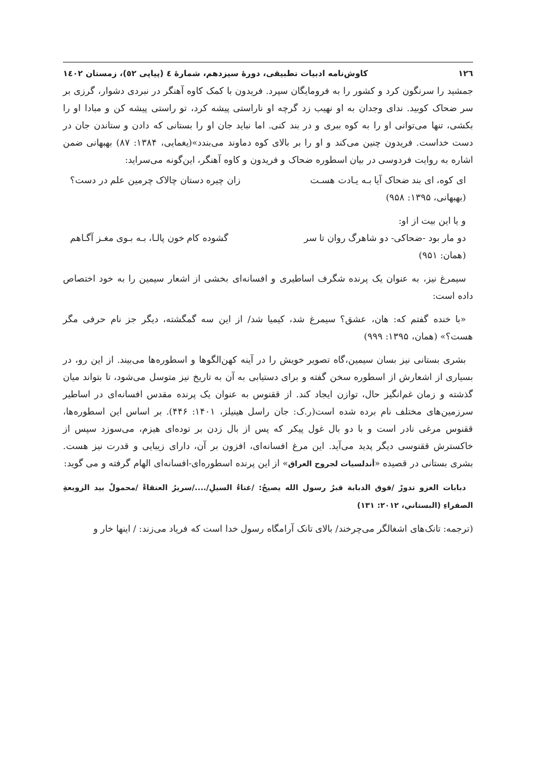۱۲٦ کاوش‌نامه ادبیات تطبیقی، دورۀ سیزدهم، شمارۀ ٤ (پیاپی ٥٢)، زمستان ١٤٠٢
جمشید را سرنگون کرد و کشور را به فرومایگان سپرد. فریدون با کمک کاوه آهنگر در نبردی دشوار، گرزی بر سر ضحاک کوبید. ندای وجدان به او نهیب زد گرچه او ناراستی پیشه کرد، تو راستی پیشه کن و مبادا او را بکشی، تنها می‌توانی او را به کوه ببری و در بند کنی. اما نباید جان او را بستانی که دادن و ستاندن جان در دست خداست. فریدون چنین می‌کند و او را بر بالای کوه دماوند می‌بندد»(یغمایی، ۱۳۸۴: ۸۷) بهبهانی ضمن اشاره به روایت فردوسی در بیان اسطوره ضحاک و فریدون و کاوه آهنگر، این‌گونه می‌سراید:
ای کوه، ای بند ضحاک آیا بـه یـادت هسـت زان چیره دستان چالاک چرمین علم در دست؟
(بهبهانی، ۱۳۹۵: ۹۵۸)
و یا این بیت از او:
دو مار بود -ضحاکی- دو شاهرگ روان تا سر گشوده کام خون پالـا، بـه بـوی مغـز آگـاهم
(همان: ۹۵۱)
سیمرغ نیز، به عنوان یک پرنده شگرف اساطیری و افسانه‌ای بخشی از اشعار سیمین را به خود اختصاص داده است:
«با خنده گفتم که: هان، عشق؟ سیمرغ شد، کیمیا شد/ از این سه گمگشته، دیگر جز نام حرفی مگر هست؟» (همان، ۱۳۹۵: ۹۹۹)
بشری بستانی نیز بسان سیمین،گاه تصویر خویش را در آینه کهن‌الگوها و اسطوره‌ها می‌بیند. از این رو، در بسیاری از اشعارش از اسطوره سخن گفته و برای دستیابی به آن به تاریخ نیز متوسل می‌شود، تا بتواند میان گذشته و زمان غم‌انگیز حال، توازن ایجاد کند. از ققنوس به عنوان یک پرنده مقدس افسانه‌ای در اساطیر سرزمین‌های مختلف نام برده شده است(ر.ک: جان راسل هینیلز، ۱۴۰۱: ۴۴۶). بر اساس این اسطوره‌ها، ققنوس مرغی نادر است و با دو بال غول پیکر که پس از بال زدن بر توده‌ای هیزم، می‌سوزد سپس از خاکسترش ققنوسی دیگر پدید می‌آید. این مرغ افسانه‌ای، افزون بر آن، دارای زیبایی و قدرت نیز هست. بشری بستانی در قصیده «أندلسيات لجروح العراق» از این پرنده اسطوره‌ای-افسانه‌ای الهام گرفته و می گوید:
دبابات الغزو تدورْ /فوق الدبابة قبرُ رسول الله يصيحُ: /غناءُ السيلِ/..../سريرُ العنقاءْ /محمولٌ بيد الزوبعةِ الصفراءِ (البستاني، ٢٠١٢: ١٣١)
(ترجمه: تانک‌های اشغالگر می‌چرخند/ بالای تانک آرامگاه رسول خدا است که فریاد می‌زند: / اینها خار و